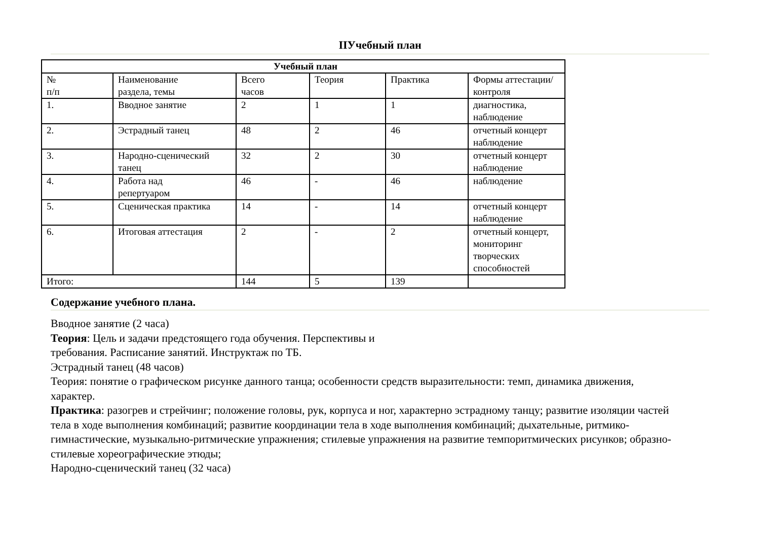IIУчебный план
| Учебный план | | | | | |
| --- | --- | --- | --- | --- | --- |
| № п/п | Наименование раздела, темы | Всего часов | Теория | Практика | Формы аттестации/ контроля |
| 1. | Вводное занятие | 2 | 1 | 1 | диагностика, наблюдение |
| 2. | Эстрадный танец | 48 | 2 | 46 | отчетный концерт наблюдение |
| 3. | Народно-сценический танец | 32 | 2 | 30 | отчетный концерт наблюдение |
| 4. | Работа над репертуаром | 46 | - | 46 | наблюдение |
| 5. | Сценическая практика | 14 | - | 14 | отчетный концерт наблюдение |
| 6. | Итоговая аттестация | 2 | - | 2 | отчетный концерт, мониторинг творческих способностей |
| Итого: | | 144 | 5 | 139 | |
Содержание учебного плана.
Вводное занятие (2 часа)
Теория: Цель и задачи предстоящего года обучения. Перспективы и
требования. Расписание занятий. Инструктаж по ТБ.
Эстрадный танец (48 часов)
Теория: понятие о графическом рисунке данного танца; особенности средств выразительности: темп, динамика движения, характер.
Практика: разогрев и стрейчинг; положение головы, рук, корпуса и ног, характерно эстрадному танцу; развитие изоляции частей тела в ходе выполнения комбинаций; развитие координации тела в ходе выполнения комбинаций; дыхательные, ритмико-гимнастические, музыкально-ритмические упражнения; стилевые упражнения на развитие темпоритмических рисунков; образно-стилевые хореографические этюды;
Народно-сценический танец (32 часа)